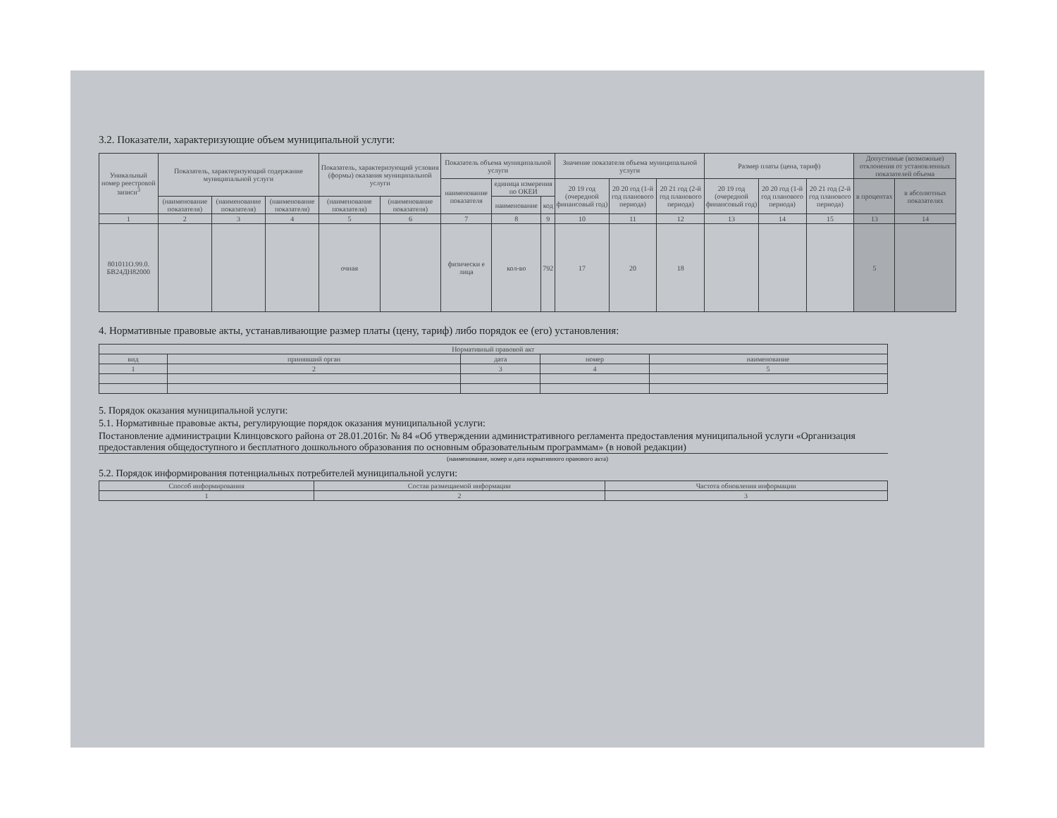3.2. Показатели, характеризующие объем муниципальной услуги:
| Уникальный номер реестровой записи<sup>3</sup> | Показатель, характеризующий содержание муниципальной услуги | | | Показатель, характеризующий условия (формы) оказания муниципальной услуги | | Показатель объема муниципальной услуги | | | Значение показателя объема муниципальной услуги | | | Размер платы (цена, тариф) | | | Допустимые (возможные) отклонения от установленных показателей объема | |
| --- | --- | --- | --- | --- | --- | --- | --- | --- | --- | --- | --- | --- | --- | --- | --- | --- |
| | | | | | | наименование показателя | единица измерения по ОКЕИ | | 20 19 год (очередной финансовый год) | 20 20 год (1-й год планового периода) | 20 21 год (2-й год планового периода) | 20 19 год (очередной финансовый год) | 20 20 год (1-й год планового периода) | 20 21 год (2-й год планового периода) | в процентах | в абсолютных показателях |
| | (наименование показателя) | (наименование показателя) | (наименование показателя) | (наименование показателя) | (наименование показателя) | | наименование | код | | | | | | | | |
| 1 | 2 | 3 | 4 | 5 | 6 | 7 | 8 | 9 | 10 | 11 | 12 | 13 | 14 | 15 | 13 | 14 |
| 801011О.99.0. БВ24ДН82000 | | | | очная | | физически е лица | кол-во | 792 | 17 | 20 | 18 | | | | 5 | |
4. Нормативные правовые акты, устанавливающие размер платы (цену, тариф) либо порядок ее (его) установления:
| Нормативный правовой акт | | | | |
| --- | --- | --- | --- | --- |
| вид | принявший орган | дата | номер | наименование |
| 1 | 2 | 3 | 4 | 5 |
5. Порядок оказания муниципальной услуги:
5.1. Нормативные правовые акты, регулирующие порядок оказания муниципальной услуги:
Постановление администрации Клинцовского района от 28.01.2016г. № 84 «Об утверждении административного регламента предоставления муниципальной услуги «Организация предоставления общедоступного и бесплатного дошкольного образования по основным образовательным программам» (в новой редакции)
(наименование, номер и дата нормативного правового акта)
5.2. Порядок информирования потенциальных потребителей муниципальной услуги:
| Способ информирования | Состав размещаемой информации | Частота обновления информации |
| --- | --- | --- |
| 1 | 2 | 3 |